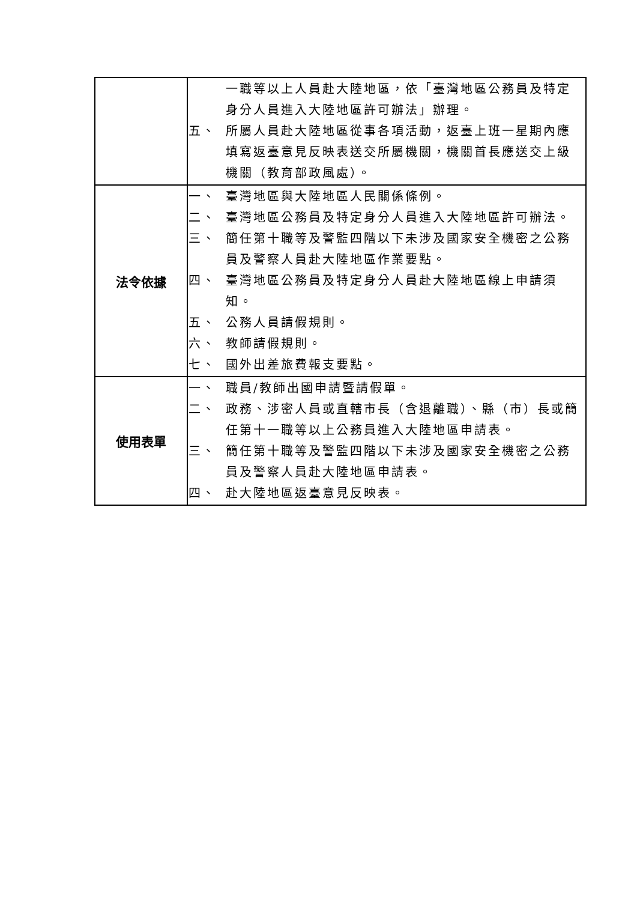| | 一職等以上人員赴大陸地區，依「臺灣地區公務員及特定身分人員進入大陸地區許可辦法」辦理。 五、 所屬人員赴大陸地區從事各項活動，返臺上班一星期內應填寫返臺意見反映表送交所屬機關，機關首長應送交上級機關（教育部政風處）。 |
| 法令依據 | 一、 臺灣地區與大陸地區人民關係條例。 二、 臺灣地區公務員及特定身分人員進入大陸地區許可辦法。 三、 簡任第十職等及警監四階以下未涉及國家安全機密之公務員及警察人員赴大陸地區作業要點。 四、 臺灣地區公務員及特定身分人員赴大陸地區線上申請須知。 五、 公務人員請假規則。 六、 教師請假規則。 七、 國外出差旅費報支要點。 |
| 使用表單 | 一、 職員/教師出國申請暨請假單。 二、 政務、涉密人員或直轄市長（含退離職）、縣（市）長或簡任第十一職等以上公務員進入大陸地區申請表。 三、 簡任第十職等及警監四階以下未涉及國家安全機密之公務員及警察人員赴大陸地區申請表。 四、 赴大陸地區返臺意見反映表。 |